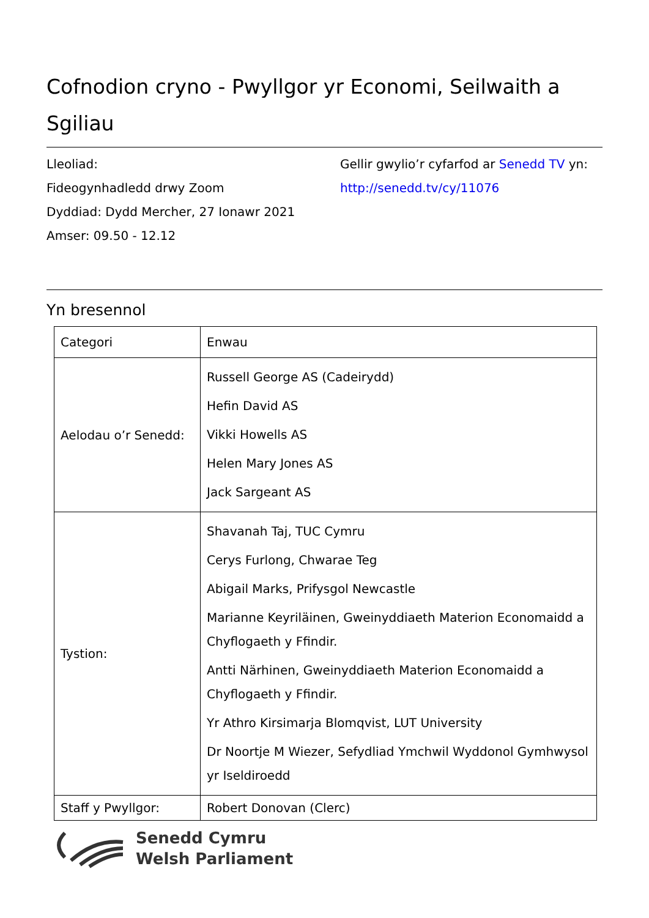Cofnodion cryno - Pwyllgor yr Economi, Seilwaith a Sgiliau
Lleoliad:
Fideogynhadledd drwy Zoom
Dyddiad: Dydd Mercher, 27 Ionawr 2021
Amser: 09.50 - 12.12
Gellir gwylio’r cyfarfod ar Senedd TV yn:
http://senedd.tv/cy/11076
Yn bresennol
| Categori | Enwau |
| --- | --- |
| Aelodau o’r Senedd: | Russell George AS (Cadeirydd) Hefin David AS Vikki Howells AS Helen Mary Jones AS Jack Sargeant AS |
| Tystion: | Shavanah Taj, TUC Cymru Cerys Furlong, Chwarae Teg Abigail Marks, Prifysgol Newcastle Marianne Keyriläinen, Gweinyddiaeth Materion Economaidd a Chyflogaeth y Ffindir. Antti Närhinen, Gweinyddiaeth Materion Economaidd a Chyflogaeth y Ffindir. Yr Athro Kirsimarja Blomqvist, LUT University Dr Noortje M Wiezer, Sefydliad Ymchwil Wyddonol Gymhwysol yr Iseldiroedd |
| Staff y Pwyllgor: | Robert Donovan (Clerc) |
Senedd Cymru
Welsh Parliament